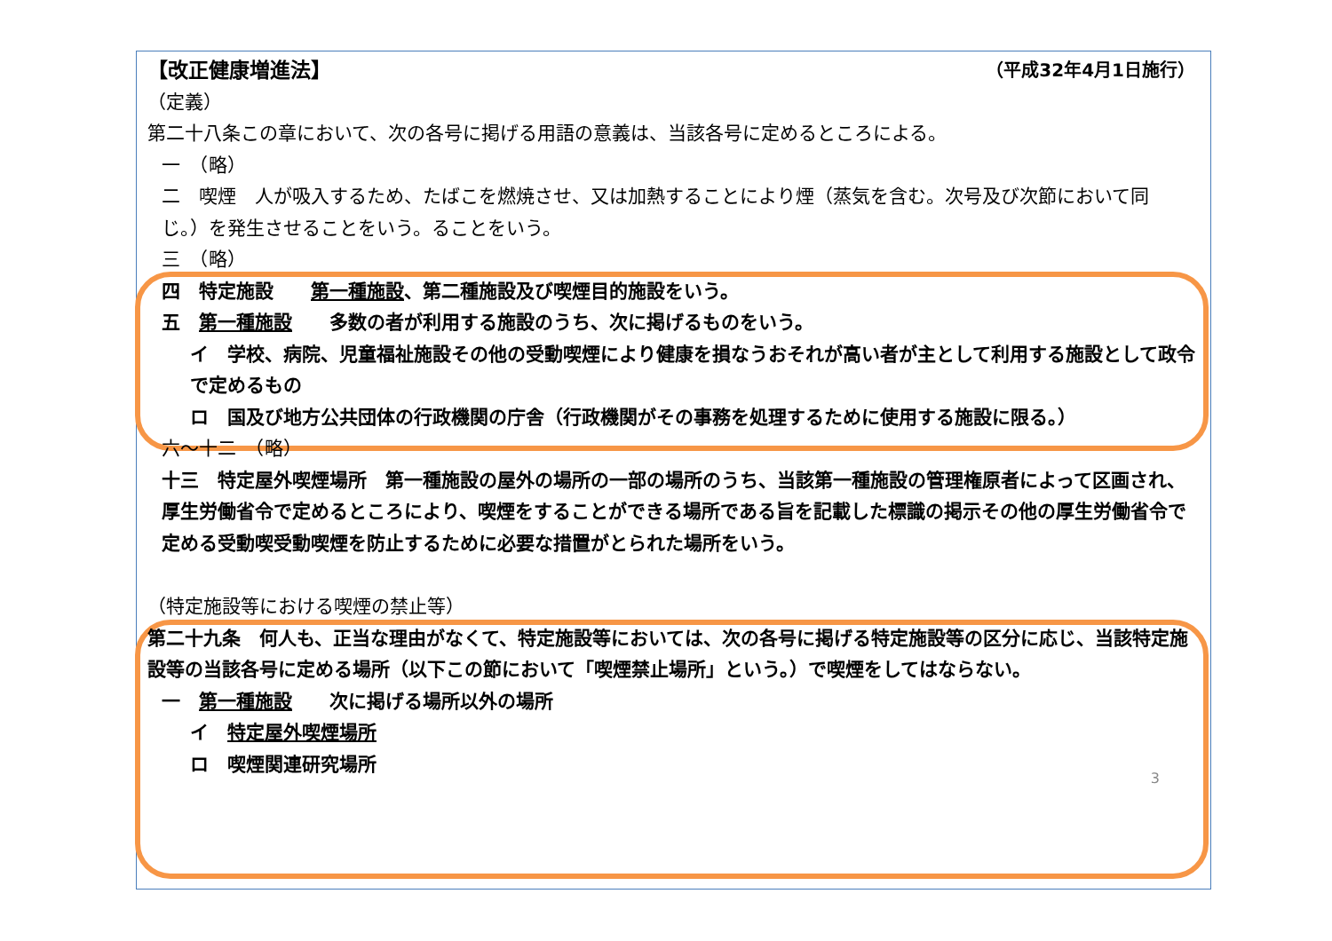【改正健康増進法】 （平成32年4月1日施行）
（定義）
第二十八条この章において、次の各号に掲げる用語の意義は、当該各号に定めるところによる。
一　（略）
二　喫煙　人が吸入するため、たばこを燃焼させ、又は加熱することにより煙（蒸気を含む。次号及び次節において同じ。）を発生させることをいう。ることをいう。
三　（略）
四　特定施設　　第一種施設、第二種施設及び喫煙目的施設をいう。
五　第一種施設　　多数の者が利用する施設のうち、次に掲げるものをいう。
イ　学校、病院、児童福祉施設その他の受動喫煙により健康を損なうおそれが高い者が主として利用する施設として政令で定めるもの
ロ　国及び地方公共団体の行政機関の庁舎（行政機関がその事務を処理するために使用する施設に限る。）
六～十二　（略）
十三　特定屋外喫煙場所　第一種施設の屋外の場所の一部の場所のうち、当該第一種施設の管理権原者によって区画され、厚生労働省令で定めるところにより、喫煙をすることができる場所である旨を記載した標識の掲示その他の厚生労働省令で定める受動喫受動喫煙を防止するために必要な措置がとられた場所をいう。
（特定施設等における喫煙の禁止等）
第二十九条　何人も、正当な理由がなくて、特定施設等においては、次の各号に掲げる特定施設等の区分に応じ、当該特定施設等の当該各号に定める場所（以下この節において「喫煙禁止場所」という。）で喫煙をしてはならない。
一　第一種施設　　次に掲げる場所以外の場所
イ　特定屋外喫煙場所
ロ　喫煙関連研究場所
3